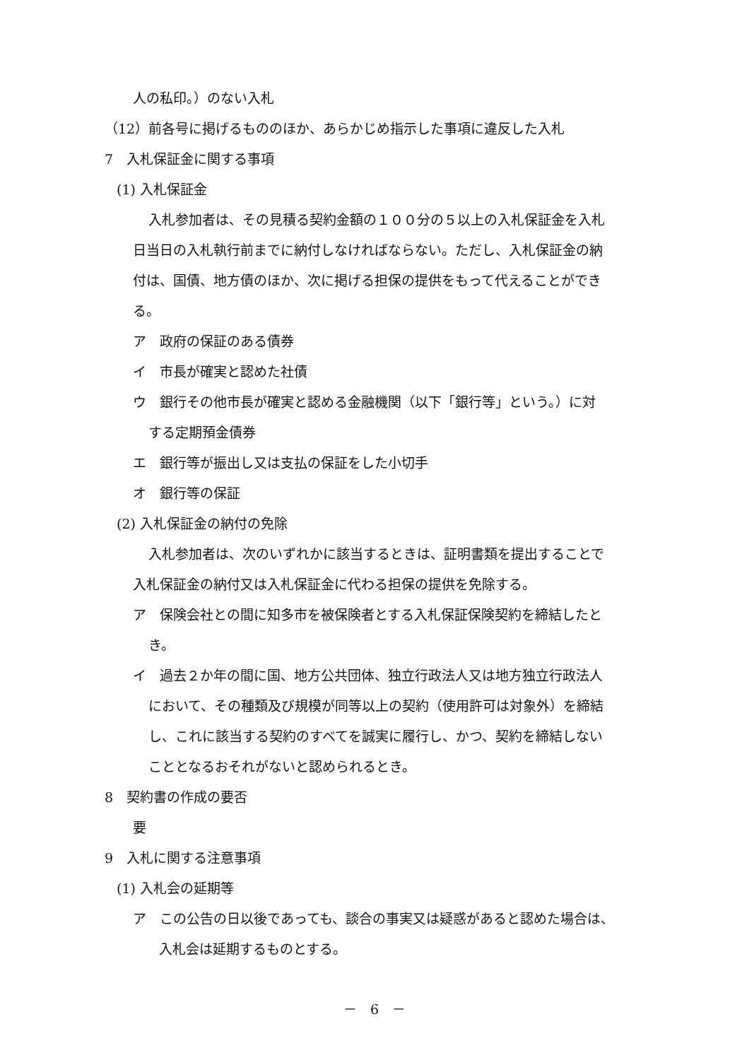人の私印。）のない入札
（12）前各号に掲げるもののほか、あらかじめ指示した事項に違反した入札
7　入札保証金に関する事項
(1) 入札保証金
入札参加者は、その見積る契約金額の１００分の５以上の入札保証金を入札
日当日の入札執行前までに納付しなければならない。ただし、入札保証金の納
付は、国債、地方債のほか、次に掲げる担保の提供をもって代えることができ
る。
ア　政府の保証のある債券
イ　市長が確実と認めた社債
ウ　銀行その他市長が確実と認める金融機関（以下「銀行等」という。）に対
する定期預金債券
エ　銀行等が振出し又は支払の保証をした小切手
オ　銀行等の保証
(2) 入札保証金の納付の免除
入札参加者は、次のいずれかに該当するときは、証明書類を提出することで
入札保証金の納付又は入札保証金に代わる担保の提供を免除する。
ア　保険会社との間に知多市を被保険者とする入札保証保険契約を締結したと
き。
イ　過去２か年の間に国、地方公共団体、独立行政法人又は地方独立行政法人
において、その種類及び規模が同等以上の契約（使用許可は対象外）を締結
し、これに該当する契約のすべてを誠実に履行し、かつ、契約を締結しない
こととなるおそれがないと認められるとき。
8　契約書の作成の要否
要
9　入札に関する注意事項
(1) 入札会の延期等
ア　この公告の日以後であっても、談合の事実又は疑惑があると認めた場合は、
入札会は延期するものとする。
－　6　－